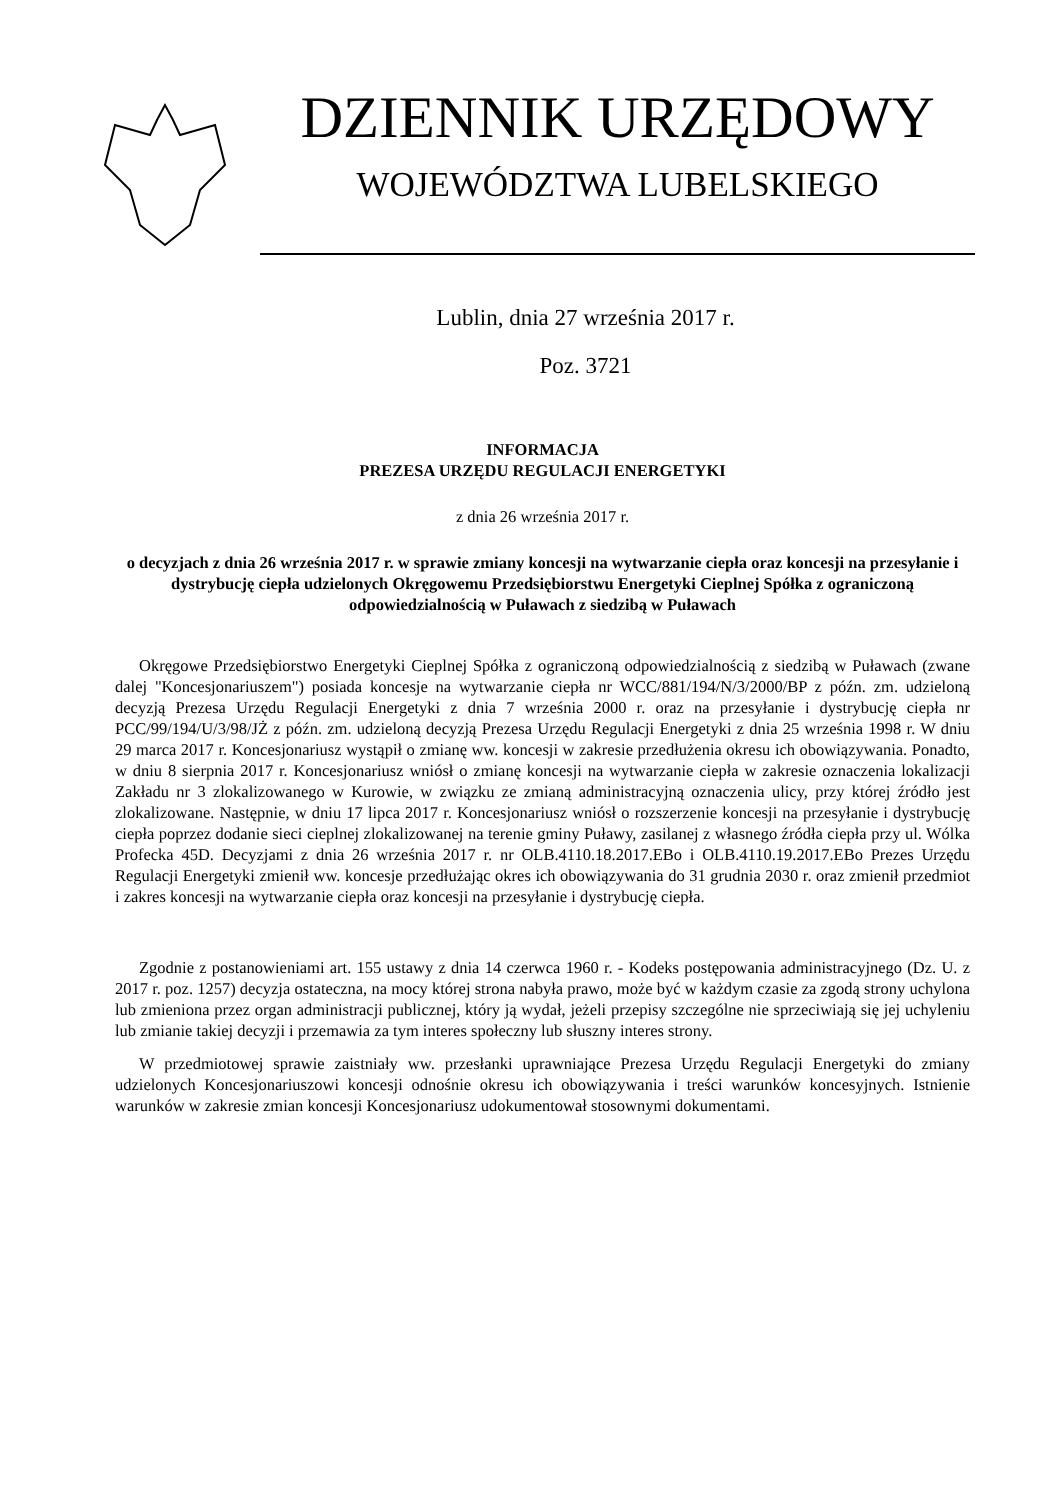DZIENNIK URZĘDOWY
WOJEWÓDZTWA LUBELSKIEGO
Lublin, dnia 27 września 2017 r.
Poz. 3721
INFORMACJA
PREZESA URZĘDU REGULACJI ENERGETYKI
z dnia 26 września 2017 r.
o decyzjach z dnia 26 września 2017 r. w sprawie zmiany koncesji na wytwarzanie ciepła oraz koncesji na przesyłanie i dystrybucję ciepła udzielonych Okręgowemu Przedsiębiorstwu Energetyki Cieplnej Spółka z ograniczoną odpowiedzialnością w Puławach z siedzibą w Puławach
Okręgowe Przedsiębiorstwo Energetyki Cieplnej Spółka z ograniczoną odpowiedzialnością z siedzibą w Puławach (zwane dalej "Koncesjonariuszem") posiada koncesje na wytwarzanie ciepła nr WCC/881/194/N/3/2000/BP z późn. zm. udzieloną decyzją Prezesa Urzędu Regulacji Energetyki z dnia 7 września 2000 r. oraz na przesyłanie i dystrybucję ciepła nr PCC/99/194/U/3/98/JŻ z późn. zm. udzieloną decyzją Prezesa Urzędu Regulacji Energetyki z dnia 25 września 1998 r. W dniu 29 marca 2017 r. Koncesjonariusz wystąpił o zmianę ww. koncesji w zakresie przedłużenia okresu ich obowiązywania. Ponadto, w dniu 8 sierpnia 2017 r. Koncesjonariusz wniósł o zmianę koncesji na wytwarzanie ciepła w zakresie oznaczenia lokalizacji Zakładu nr 3 zlokalizowanego w Kurowie, w związku ze zmianą administracyjną oznaczenia ulicy, przy której źródło jest zlokalizowane. Następnie, w dniu 17 lipca 2017 r. Koncesjonariusz wniósł o rozszerzenie koncesji na przesyłanie i dystrybucję ciepła poprzez dodanie sieci cieplnej zlokalizowanej na terenie gminy Puławy, zasilanej z własnego źródła ciepła przy ul. Wólka Profecka 45D. Decyzjami z dnia 26 września 2017 r. nr OLB.4110.18.2017.EBo i OLB.4110.19.2017.EBo Prezes Urzędu Regulacji Energetyki zmienił ww. koncesje przedłużając okres ich obowiązywania do 31 grudnia 2030 r. oraz zmienił przedmiot i zakres koncesji na wytwarzanie ciepła oraz koncesji na przesyłanie i dystrybucję ciepła.
Zgodnie z postanowieniami art. 155 ustawy z dnia 14 czerwca 1960 r. - Kodeks postępowania administracyjnego (Dz. U. z 2017 r. poz. 1257) decyzja ostateczna, na mocy której strona nabyła prawo, może być w każdym czasie za zgodą strony uchylona lub zmieniona przez organ administracji publicznej, który ją wydał, jeżeli przepisy szczególne nie sprzeciwiają się jej uchyleniu lub zmianie takiej decyzji i przemawia za tym interes społeczny lub słuszny interes strony.
W przedmiotowej sprawie zaistniały ww. przesłanki uprawniające Prezesa Urzędu Regulacji Energetyki do zmiany udzielonych Koncesjonariuszowi koncesji odnośnie okresu ich obowiązywania i treści warunków koncesyjnych. Istnienie warunków w zakresie zmian koncesji Koncesjonariusz udokumentował stosownymi dokumentami.